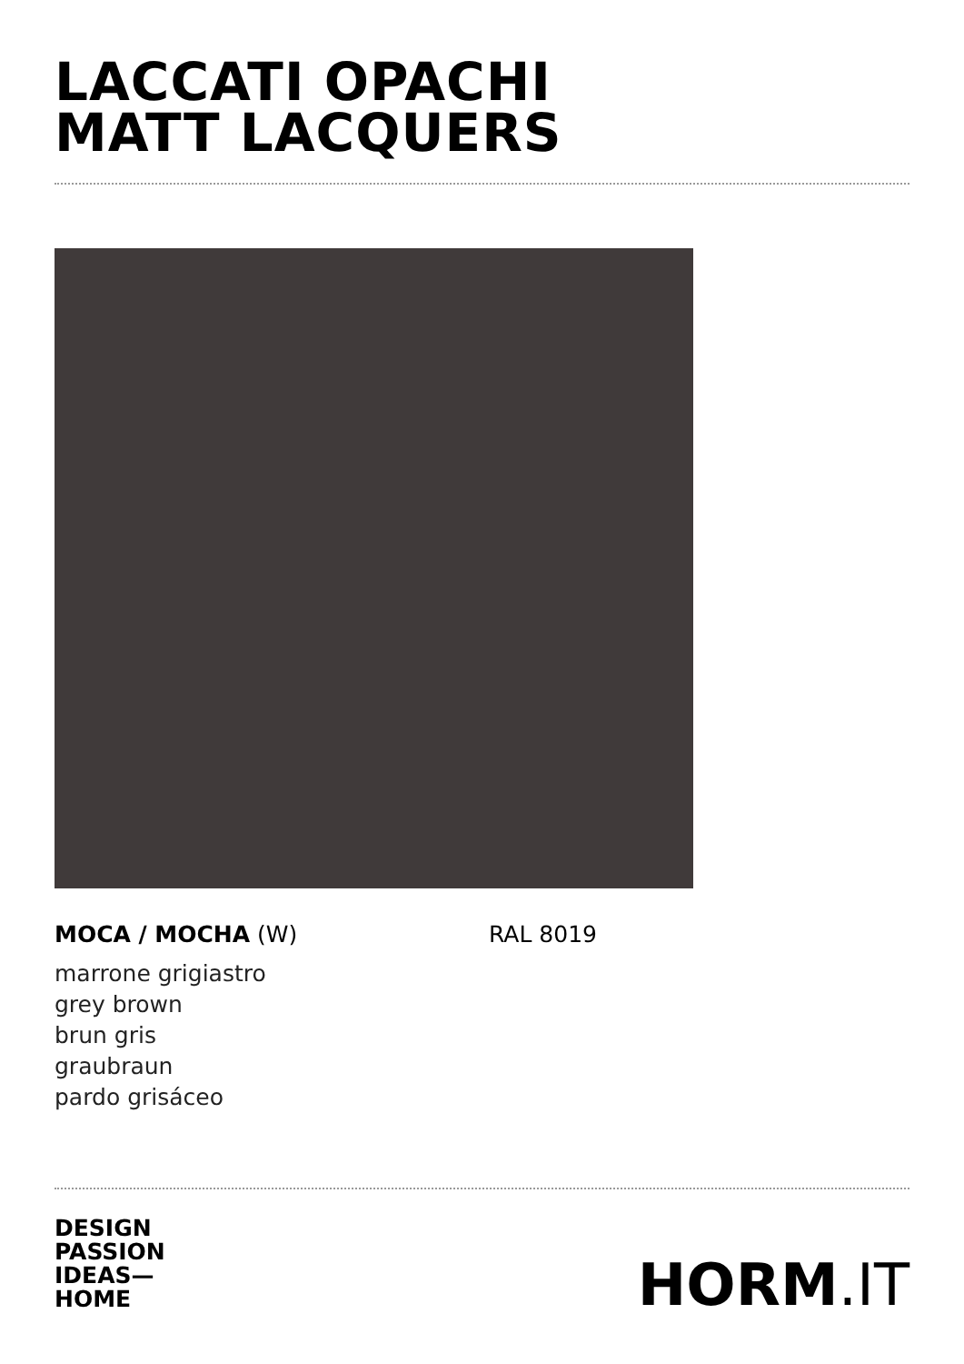LACCATI OPACHI
MATT LACQUERS
MOCA / MOCHA (W) RAL 8019
marrone grigiastro
grey brown
brun gris
graubraun
pardo grisáceo
DESIGN
PASSION
IDEAS—
HOME
HORM.IT